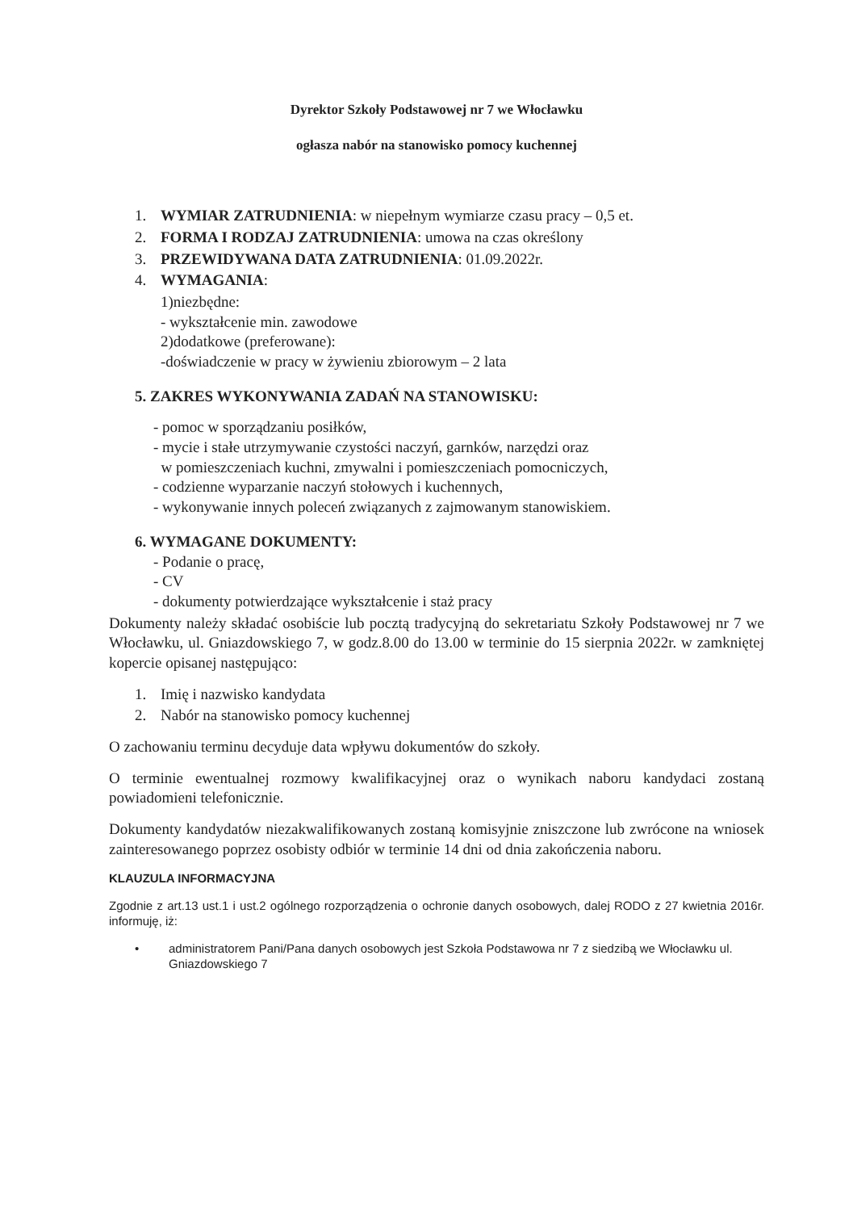Dyrektor Szkoły Podstawowej nr 7 we Włocławku
ogłasza nabór na stanowisko pomocy kuchennej
1. WYMIAR ZATRUDNIENIA: w niepełnym wymiarze czasu pracy – 0,5 et.
2. FORMA I RODZAJ ZATRUDNIENIA: umowa na czas określony
3. PRZEWIDYWANA DATA ZATRUDNIENIA: 01.09.2022r.
4. WYMAGANIA:
1)niezbędne:
- wykształcenie min. zawodowe
2)dodatkowe (preferowane):
-doświadczenie w pracy w żywieniu zbiorowym – 2 lata
5. ZAKRES WYKONYWANIA ZADAŃ NA STANOWISKU:
- pomoc w sporządzaniu posiłków,
- mycie i stałe utrzymywanie czystości naczyń, garnków, narzędzi oraz
w pomieszczeniach kuchni, zmywalni i pomieszczeniach pomocniczych,
- codzienne wyparzanie naczyń stołowych i kuchennych,
- wykonywanie innych poleceń związanych z zajmowanym stanowiskiem.
6. WYMAGANE DOKUMENTY:
- Podanie o pracę,
- CV
- dokumenty potwierdzające wykształcenie i staż pracy
Dokumenty należy składać osobiście lub pocztą tradycyjną do sekretariatu Szkoły Podstawowej nr 7 we Włocławku, ul. Gniazdowskiego 7, w godz.8.00 do 13.00 w terminie do 15 sierpnia 2022r. w zamkniętej kopercie opisanej następująco:
1. Imię i nazwisko kandydata
2. Nabór na stanowisko pomocy kuchennej
O zachowaniu terminu decyduje data wpływu dokumentów do szkoły.
O terminie ewentualnej rozmowy kwalifikacyjnej oraz o wynikach naboru kandydaci zostaną powiadomieni telefonicznie.
Dokumenty kandydatów niezakwalifikowanych zostaną komisyjnie zniszczone lub zwrócone na wniosek zainteresowanego poprzez osobisty odbiór w terminie 14 dni od dnia zakończenia naboru.
KLAUZULA INFORMACYJNA
Zgodnie z art.13 ust.1 i ust.2 ogólnego rozporządzenia o ochronie danych osobowych, dalej RODO z 27 kwietnia 2016r. informuję, iż:
• administratorem Pani/Pana danych osobowych jest Szkoła Podstawowa nr 7 z siedzibą we Włocławku ul. Gniazdowskiego 7